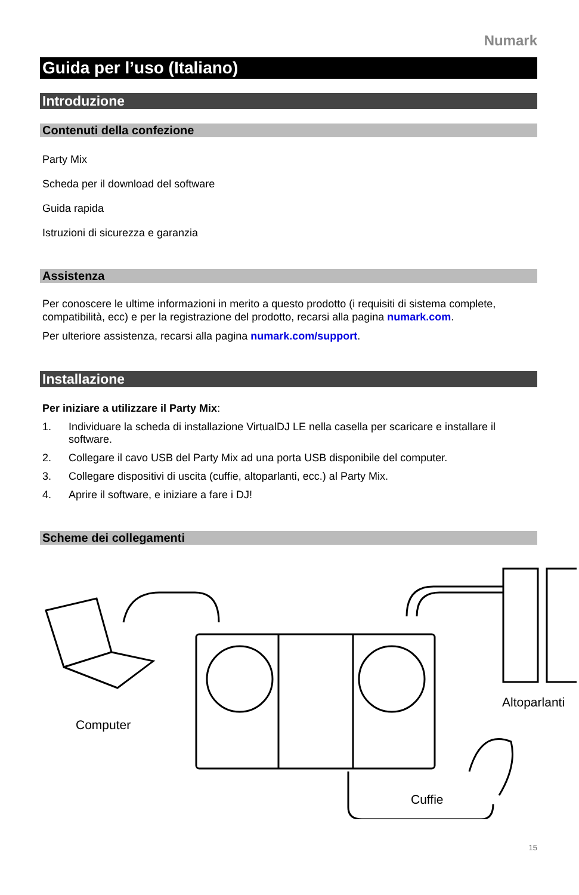Numark
Guida per l’uso (Italiano)
Introduzione
Contenuti della confezione
Party Mix
Scheda per il download del software
Guida rapida
Istruzioni di sicurezza e garanzia
Assistenza
Per conoscere le ultime informazioni in merito a questo prodotto (i requisiti di sistema complete, compatibilità, ecc) e per la registrazione del prodotto, recarsi alla pagina numark.com.
Per ulteriore assistenza, recarsi alla pagina numark.com/support.
Installazione
Per iniziare a utilizzare il Party Mix:
1. Individuare la scheda di installazione VirtualDJ LE nella casella per scaricare e installare il software.
2. Collegare il cavo USB del Party Mix ad una porta USB disponibile del computer.
3. Collegare dispositivi di uscita (cuffie, altoparlanti, ecc.) al Party Mix.
4. Aprire il software, e iniziare a fare i DJ!
Scheme dei collegamenti
Computer
Altoparlanti
Cuffie
15